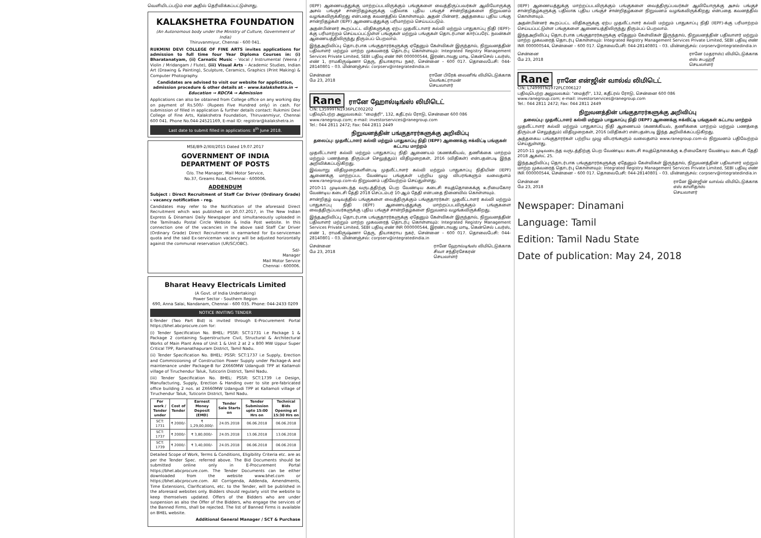வெளியிடப்படும் என அதில் தெரிவிக்கப்பட்டுள்ளது.
KALAKSHETRA FOUNDATION
(An Autonomous body under the Ministry of Culture, Government of India)
Thiruvanmiyur, Chennai - 600 041.
RUKMINI DEVI COLLEGE OF FINE ARTS invites applications for admission to full time four Year Diploma Courses in: (i) Bharatanatyam, (ii) Carnatic Music – Vocal / Instrumental (Veena / Violin / Mridangam / Flute), (iii) Visual Arts – Academic Studies, Indian Art (Drawing & Painting), Sculpture, Ceramics, Graphics (Print Making) & Computer Photography.
Candidates are advised to visit our website for application, admission procedure & other details at - www.kalakshetra.in → Education → RDCFA → Admission
Applications can also be obtained from College office on any working day on payment of Rs.500/- (Rupees Five Hundred only) in cash. For submission of filled in application & further details contact: Rukmini Devi College of Fine Arts, Kalakshetra Foundation, Thiruvanmiyur, Chennai 600 041. Phone No.044-24521169, E-mail ID: registrar@kalakshetra.in
Last date to submit filled in applications: 8<sup>th</sup> June 2018.
MSE/B9-2/XIII/2015 Dated 19.07.2017
GOVERNMENT OF INDIA
DEPARTMENT OF POSTS
O/o. The Manager, Mail Motor Service,
No.37, Greams Road, Chennai - 600006.
ADDENDUM
Subject : Direct Recruitment of Staff Car Driver (Ordinary Grade) - vacancy notification - reg.
Candidates may refer to the Notification of the aforesaid Direct Recruitment which was published on 20.07.2017, in The New Indian Express & Dinamani Daily Newspaper and simultaneously uploaded in the Tamilnadu Postal Circle Website & India Post website. In this connection one of the vacancies in the above said Staff Car Driver (Ordinary Grade) Direct Recruitment is earmarked for Ex-serviceman quota and the said Ex-serviceman vacancy will be adjusted horizontally against the communal reservation (UR/SC/OBC).
Sd/-
Manager
Mail Motor Service
Chennai - 600006.
Bharat Heavy Electricals Limited
(A Govt. of India Undertaking)
Power Sector - Southern Region
690, Anna Salai, Nandanam, Chennai - 600 035. Phone: 044-2433 0209
NOTICE INVITING TENDER
E-Tender (Two Part Bid) is invited through E-Procurement Portal https://bhel.abcprocure.com for:
(i) Tender Specification No. BHEL: PSSR: SCT:1731 i.e Package 1 & Package 2 containing Superstructure Civil, Structural & Architectural Works of Main Plant Area of Unit 1 & Unit 2 at 2 x 800 MW Uppur Super Critical TPP, Ramanathapuram District, Tamil Nadu.
(ii) Tender Specification No. BHEL: PSSR: SCT:1737 i.e Supply, Erection and Commissioning of Construction Power Supply under Package-A and maintenance under Package-B for 2X660MW Udangudi TPP at Kallamoli village of Tiruchendur Taluk, Tuticorin District, Tamil Nadu.
(iii) Tender Specification No. BHEL: PSSR: SCT:1739 i.e Design, Manufacturing, Supply, Erection & Handing over to site pre-fabricated office building 2 nos. at 2X660MW Udangudi TPP at Kallamoli village of Tiruchendur Taluk, Tuticorin District, Tamil Nadu.
| For work / Tender under | Cost of Tender | Earnest Money Deposit (EMD) | Tender Sale Starts on | Tender Submission upto 15:00 Hrs on | Technical Bids Opening at 15:30 Hrs on |
| --- | --- | --- | --- | --- | --- |
| SCT: 1731 | ₹ 2000/- | ₹ 1,29,00,000/- | 24.05.2018 | 06.06.2018 | 06.06.2018 |
| SCT: 1737 | ₹ 2000/- | ₹ 3,80,000/- | 24.05.2018 | 13.06.2018 | 13.06.2018 |
| SCT: 1739 | ₹ 2000/- | ₹ 3,40,000/- | 24.05.2018 | 06.06.2018 | 06.06.2018 |
Detailed Scope of Work, Terms & Conditions, Eligibility Criteria etc. are as per the Tender Spec. referred above. The Bid Documents should be submitted online only in E-Procurement Portal https://bhel.abcprocure.com. The Tender Documents can be either downloaded from the website www.bhel.com or https://bhel.abcprocure.com. All Corrigenda, Addenda, Amendments, Time Extensions, Clarifications, etc. to the Tender, will be published in the aforesaid websites only. Bidders should regularly visit the website to keep themselves updated. Offers of the Bidders who are under suspension as also the Offer of the Bidders, who engage the services of the Banned Firms, shall be rejected. The list of Banned Firms is available on BHEL website.
Additional General Manager / SCT & Purchase
(IEPF) ஆணையத்துக்கு மாற்றப்படவிருக்கும் பங்குகளை வைத்திருப்பவர்கள் ஆவியோருக்கு அசல் பங்குச் சான்றிதழ்களுக்கு பதிலாக புதிய பங்குச் சான்றிதழ்களை நிறுவனம் வழங்கவிருக்கிறது என்பதை கவனத்தில் கொள்ளவும். அதன் பின்னர், அத்தகைய புதிய பங்கு சான்றிதழ்கள் (IEPF) ஆணையத்துக்கு பரிமாற்றம் செய்யப்படும்.
அதன்பின்னர் கூறப்பட்ட விதிகளுக்கு ஏற்ப முதலீட்டாளர் கல்வி மற்றும் பாதுகாப்பு நிதி (IEPF)-க்கு பரிமாற்றம் செய்யப்பட்டுள்ள பங்குகள் மற்றும் பங்குகள் தொடர்பான கார்ப்பரேட் நலன்கள் ஆணையத்திலிருந்து திரும்பப் பெறலாம்.
இந்தஅறிவிப்பு தொடர்பாக பங்குதாரர்களுக்கு ஏதேனும் கேள்விகள் இருந்தால், நிறுவனத்தின் பதிவாளர் மற்றும் மாற்ற முகவரைத் தொடர்பு கொள்ளவும்: Integrated Registry Management Services Private Limited, SEBI பதிவு எண் INR 000000544, இரண்டாவது மாடி, கென்செல் டவர்ஸ், எண் 1, ராமகிருஷ்ணா தெரு, தியாகராய நகர், சென்னை – 600 017. தொலைபேசி: 044-28140801 – 03. மின்னஞ்சல்: corpserv@integratedindia.in
சென்னை
மே 23, 2018 ரானே பிரேக் லைனிங் லிமிடெடுக்காக
வெங்கட்ராமன்
செயலாளர்
Rane ரானே ஹோல்டிங்ஸ் லிமிடெட்
CIN: L35999TN1936PLC002202
பதிவுபெற்ற அலுவலகம்: "மைத்ரி", 132, கதீட்ரல் ரோடு, சென்னை 600 086
www.ranegroup.com; e-mail: investorservices@ranegroup.com
Tel.: 044 2811 2472; Fax: 044 2811 2449
நிறுவனத்தின் பங்குதாரர்களுக்கு அறிவிப்பு
தலைப்பு: முதலீட்டாளர் கல்வி மற்றும் பாதுகாப்பு நிதி (IEPF) ஆணைக்கு ஈக்விட்டி பங்குகள் கட்டாய மாற்றம்
முதலீட்டாளர் கல்வி மற்றும் பாதுகாப்பு நிதி ஆணையம் (கணக்கியல், தணிக்கை மாற்றம் மற்றும் பணத்தை திரும்பச் செலுத்தும்) விதிமுறைகள், 2016 (விதிகள்) என்பதன்படி இந்த அறிவிக்கப்படுகிறது.
இவ்வாறு விதிமுறைகளின்படி முதலீட்டாளர் கல்வி மற்றும் பாதுகாப்பு நிதியின் (IEPF) ஆணைக்கு மாற்றப்பட வேண்டிய பங்குகள் பற்றிய முழு விபரங்களும் வலைதளம் www.ranegroup.com-ல் நிறுவனம் பதிவேற்றம் செய்துள்ளது.
2010-11 முடிவடைந்த வருடத்திற்கு பெற வேண்டிய கடைசி ஈவுத்தொகைக்கு உரிமைகோர வேண்டிய கடைசி தேதி 2018 செப்டம்பர் 10-ஆம் தேதி என்பதை நினைவில் கொள்ளவும்.
சான்றிதழ் வடிவத்தில் பங்குகளை வைத்திருக்கும் பங்குதாரர்கள்: முதலீட்டாளர் கல்வி மற்றும் பாதுகாப்பு நிதி (IEPF) ஆணையத்துக்கு மாற்றப்படவிருக்கும் பங்குகளை வைத்திருப்பவர்களுக்கு புதிய பங்குச் சான்றிதழ்களை நிறுவனம் வழங்கவிருக்கிறது.
இந்தஅறிவிப்பு தொடர்பாக பங்குதாரர்களுக்கு ஏதேனும் கேள்விகள் இருந்தால், நிறுவனத்தின் பதிவாளர் மற்றும் மாற்ற முகவரைத் தொடர்பு கொள்ளவும்: Integrated Registry Management Services Private Limited, SEBI பதிவு எண் INR 000000544, இரண்டாவது மாடி, கென்செல் டவர்ஸ், எண் 1, ராமகிருஷ்ணா தெரு, தியாகராய நகர், சென்னை – 600 017. தொலைபேசி: 044-28140801 – 03. மின்னஞ்சல்: corpserv@integratedindia.in
சென்னை
மே 23, 2018 ரானே ஹோல்டிங்ஸ் லிமிடெடுக்காக
சிவா சந்திரசேகரன்
செயலாளர்
(IEPF) ஆணையத்துக்கு மாற்றப்படவிருக்கும் பங்குகளை வைத்திருப்பவர்கள் ஆவியோருக்கு அசல் பங்குச் சான்றிதழ்களுக்கு பதிலாக புதிய பங்குச் சான்றிதழ்களை நிறுவனம் வழங்கவிருக்கிறது என்பதை கவனத்தில் கொள்ளவும்.
அதன்பின்னர் கூறப்பட்ட விதிகளுக்கு ஏற்ப முதலீட்டாளர் கல்வி மற்றும் பாதுகாப்பு நிதி (IEPF)-க்கு பரிமாற்றம் செய்யப்பட்டுள்ள பங்குகளை ஆணையத்திலிருந்து திரும்பப் பெறலாம்.
இந்தஅறிவிப்பு தொடர்பாக பங்குதாரர்களுக்கு ஏதேனும் கேள்விகள் இருந்தால், நிறுவனத்தின் பதிவாளர் மற்றும் மாற்ற முகவரைத் தொடர்பு கொள்ளவும்: Integrated Registry Management Services Private Limited, SEBI பதிவு எண் INR 000000544, சென்னை – 600 017. தொலைபேசி: 044-28140801 – 03. மின்னஞ்சல்: corpserv@integratedindia.in
சென்னை
மே 23, 2018 ரானே (மதராஸ்) லிமிடெடுக்காக
எஸ் சுபஹ்ரீ
செயலாளர்
Rane ரானே என்ஜின் வால்வ் லிமிடெட்
CIN: L74999TN1972PLC006127
பதிவுபெற்ற அலுவலகம்: "மைத்ரி", 132, கதீட்ரல் ரோடு, சென்னை 600 086
www.ranegroup.com; e-mail: investorservices@ranegroup.com
Tel.: 044 2811 2472; Fax: 044 2811 2449
நிறுவனத்தின் பங்குதாரர்களுக்கு அறிவிப்பு
தலைப்பு: முதலீட்டாளர் கல்வி மற்றும் பாதுகாப்பு நிதி (IEPF) ஆணைக்கு ஈக்விட்டி பங்குகள் கட்டாய மாற்றம்
முதலீட்டாளர் கல்வி மற்றும் பாதுகாப்பு நிதி ஆணையம் (கணக்கியல், தணிக்கை மாற்றம் மற்றும் பணத்தை திரும்பச் செலுத்தும்) விதிமுறைகள், 2016 (விதிகள்) என்பதன்படி இந்த அறிவிக்கப்படுகிறது.
அத்தகைய பங்குதாரர்கள் பற்றிய முழு விபரங்களும் வலைதளம் www.ranegroup.com-ல் நிறுவனம் பதிவேற்றம் செய்துள்ளது.
2010-11 முடிவடைந்த வருடத்திற்கு பெற வேண்டிய கடைசி ஈவுத்தொகைக்கு உரிமைகோர வேண்டிய கடைசி தேதி 2018 ஆகஸ்ட் 25.
இந்தஅறிவிப்பு தொடர்பாக பங்குதாரர்களுக்கு ஏதேனும் கேள்விகள் இருந்தால், நிறுவனத்தின் பதிவாளர் மற்றும் மாற்ற முகவரைத் தொடர்பு கொள்ளவும்: Integrated Registry Management Services Private Limited, SEBI பதிவு எண் INR 000000544, சென்னை – 600 017. தொலைபேசி: 044-28140801 – 03. மின்னஞ்சல்: corpserv@integratedindia.in
சென்னை
மே 23, 2018 ரானே இன்ஜின் வால்வ் லிமிடெடுக்காக
எஸ் காளிதாஸ்
செயலாளர்
Newspaper: Dinamani
Language: Tamil
Edition: Tamil Nadu State
Date of publication: May 24, 2018